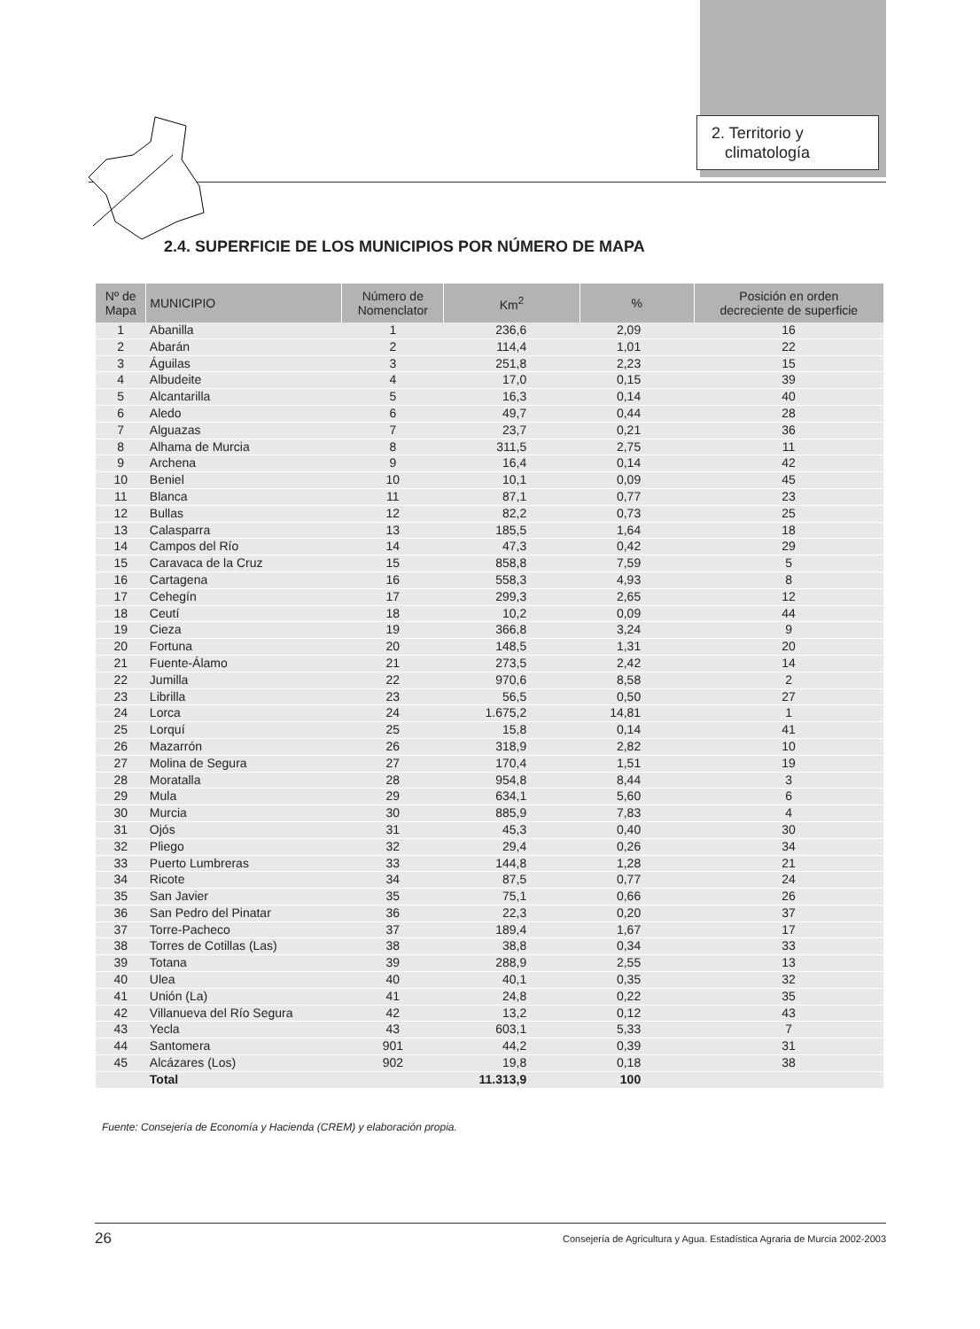2. Territorio y
climatología
2.4. SUPERFICIE DE LOS MUNICIPIOS POR NÚMERO DE MAPA
| Nº de Mapa | MUNICIPIO | Número de Nomenclator | Km<sup>2</sup> | % | Posición en orden decreciente de superficie |
| --- | --- | --- | --- | --- | --- |
| 1 | Abanilla | 1 | 236,6 | 2,09 | 16 |
| 2 | Abarán | 2 | 114,4 | 1,01 | 22 |
| 3 | Águilas | 3 | 251,8 | 2,23 | 15 |
| 4 | Albudeite | 4 | 17,0 | 0,15 | 39 |
| 5 | Alcantarilla | 5 | 16,3 | 0,14 | 40 |
| 6 | Aledo | 6 | 49,7 | 0,44 | 28 |
| 7 | Alguazas | 7 | 23,7 | 0,21 | 36 |
| 8 | Alhama de Murcia | 8 | 311,5 | 2,75 | 11 |
| 9 | Archena | 9 | 16,4 | 0,14 | 42 |
| 10 | Beniel | 10 | 10,1 | 0,09 | 45 |
| 11 | Blanca | 11 | 87,1 | 0,77 | 23 |
| 12 | Bullas | 12 | 82,2 | 0,73 | 25 |
| 13 | Calasparra | 13 | 185,5 | 1,64 | 18 |
| 14 | Campos del Río | 14 | 47,3 | 0,42 | 29 |
| 15 | Caravaca de la Cruz | 15 | 858,8 | 7,59 | 5 |
| 16 | Cartagena | 16 | 558,3 | 4,93 | 8 |
| 17 | Cehegín | 17 | 299,3 | 2,65 | 12 |
| 18 | Ceutí | 18 | 10,2 | 0,09 | 44 |
| 19 | Cieza | 19 | 366,8 | 3,24 | 9 |
| 20 | Fortuna | 20 | 148,5 | 1,31 | 20 |
| 21 | Fuente-Álamo | 21 | 273,5 | 2,42 | 14 |
| 22 | Jumilla | 22 | 970,6 | 8,58 | 2 |
| 23 | Librilla | 23 | 56,5 | 0,50 | 27 |
| 24 | Lorca | 24 | 1.675,2 | 14,81 | 1 |
| 25 | Lorquí | 25 | 15,8 | 0,14 | 41 |
| 26 | Mazarrón | 26 | 318,9 | 2,82 | 10 |
| 27 | Molina de Segura | 27 | 170,4 | 1,51 | 19 |
| 28 | Moratalla | 28 | 954,8 | 8,44 | 3 |
| 29 | Mula | 29 | 634,1 | 5,60 | 6 |
| 30 | Murcia | 30 | 885,9 | 7,83 | 4 |
| 31 | Ojós | 31 | 45,3 | 0,40 | 30 |
| 32 | Pliego | 32 | 29,4 | 0,26 | 34 |
| 33 | Puerto Lumbreras | 33 | 144,8 | 1,28 | 21 |
| 34 | Ricote | 34 | 87,5 | 0,77 | 24 |
| 35 | San Javier | 35 | 75,1 | 0,66 | 26 |
| 36 | San Pedro del Pinatar | 36 | 22,3 | 0,20 | 37 |
| 37 | Torre-Pacheco | 37 | 189,4 | 1,67 | 17 |
| 38 | Torres de Cotillas (Las) | 38 | 38,8 | 0,34 | 33 |
| 39 | Totana | 39 | 288,9 | 2,55 | 13 |
| 40 | Ulea | 40 | 40,1 | 0,35 | 32 |
| 41 | Unión (La) | 41 | 24,8 | 0,22 | 35 |
| 42 | Villanueva del Río Segura | 42 | 13,2 | 0,12 | 43 |
| 43 | Yecla | 43 | 603,1 | 5,33 | 7 |
| 44 | Santomera | 901 | 44,2 | 0,39 | 31 |
| 45 | Alcázares (Los) | 902 | 19,8 | 0,18 | 38 |
| | Total | | 11.313,9 | 100 | |
Fuente: Consejería de Economía y Hacienda (CREM) y elaboración propia.
26 Consejería de Agricultura y Agua. Estadística Agraria de Murcia 2002-2003